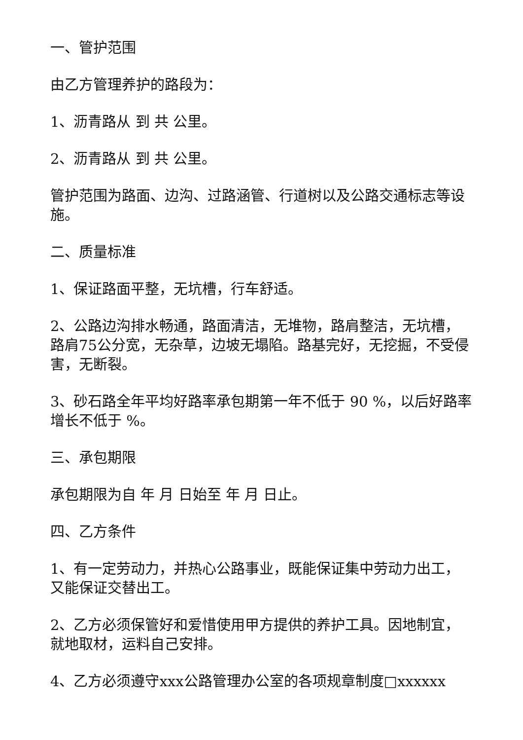一、管护范围
由乙方管理养护的路段为：
1、沥青路从 到 共 公里。
2、沥青路从 到 共 公里。
管护范围为路面、边沟、过路涵管、行道树以及公路交通标志等设施。
二、质量标准
1、保证路面平整，无坑槽，行车舒适。
2、公路边沟排水畅通，路面清洁，无堆物，路肩整洁，无坑槽，路肩75公分宽，无杂草，边坡无塌陷。路基完好，无挖掘，不受侵害，无断裂。
3、砂石路全年平均好路率承包期第一年不低于 90 %，以后好路率增长不低于 %。
三、承包期限
承包期限为自 年 月 日始至 年 月 日止。
四、乙方条件
1、有一定劳动力，并热心公路事业，既能保证集中劳动力出工，又能保证交替出工。
2、乙方必须保管好和爱惜使用甲方提供的养护工具。因地制宜，就地取材，运料自己安排。
4、乙方必须遵守xxx公路管理办公室的各项规章制度□xxxxxx